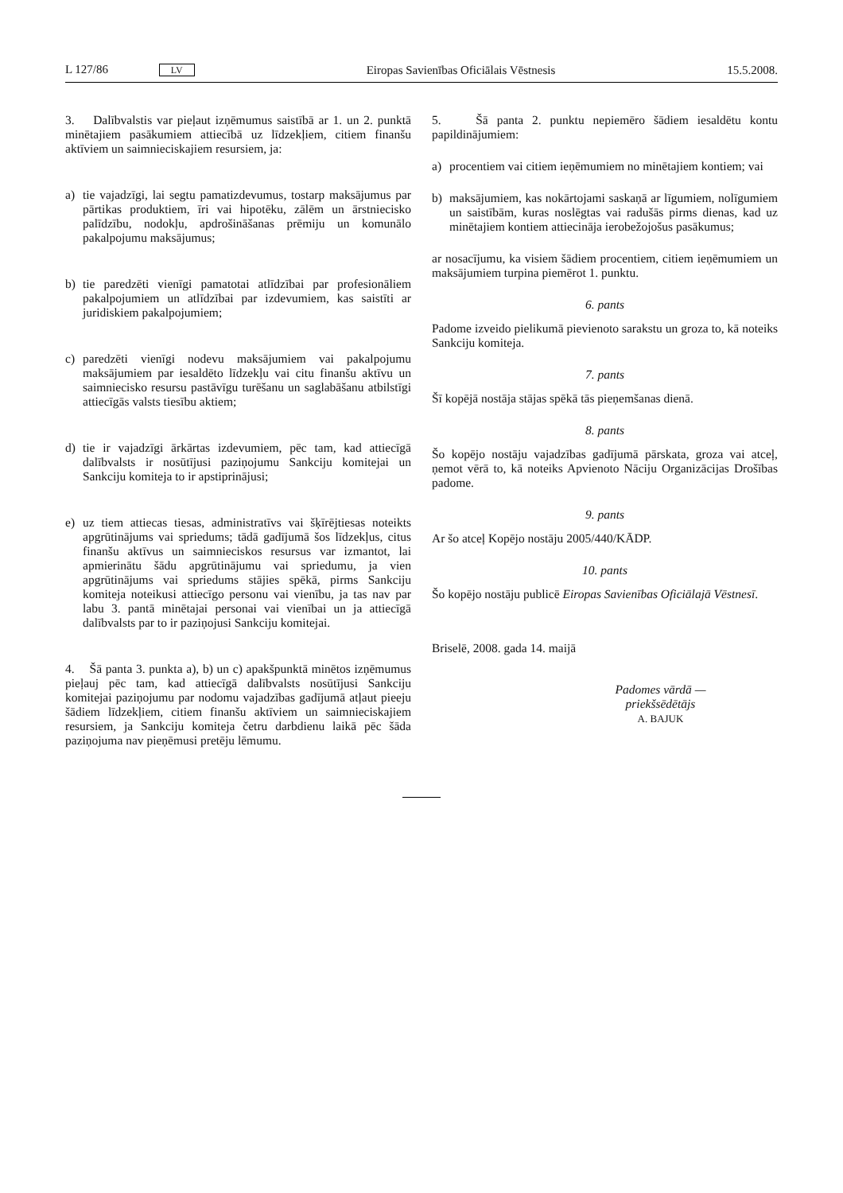L 127/86 LV Eiropas Savienības Oficiālais Vēstnesis 15.5.2008.
3. Dalībvalstis var pieļaut izņēmumus saistībā ar 1. un 2. punktā minētajiem pasākumiem attiecībā uz līdzekļiem, citiem finanšu aktīviem un saimnieciskajiem resursiem, ja:
a) tie vajadzīgi, lai segtu pamatizdevumus, tostarp maksājumus par pārtikas produktiem, īri vai hipotēku, zālēm un ārstniecisko palīdzību, nodokļu, apdrošināšanas prēmiju un komunālo pakalpojumu maksājumus;
b) tie paredzēti vienīgi pamatotai atlīdzībai par profesionāliem pakalpojumiem un atlīdzībai par izdevumiem, kas saistīti ar juridiskiem pakalpojumiem;
c) paredzēti vienīgi nodevu maksājumiem vai pakalpojumu maksājumiem par iesaldēto līdzekļu vai citu finanšu aktīvu un saimniecisko resursu pastāvīgu turēšanu un saglabāšanu atbilstīgi attiecīgās valsts tiesību aktiem;
d) tie ir vajadzīgi ārkārtas izdevumiem, pēc tam, kad attiecīgā dalībvalsts ir nosūtījusi paziņojumu Sankciju komitejai un Sankciju komiteja to ir apstiprinājusi;
e) uz tiem attiecas tiesas, administratīvs vai šķīrējtiesas noteikts apgrūtinājums vai spriedums; tādā gadījumā šos līdzekļus, citus finanšu aktīvus un saimnieciskos resursus var izmantot, lai apmierinātu šādu apgrūtinājumu vai spriedumu, ja vien apgrūtinājums vai spriedums stājies spēkā, pirms Sankciju komiteja noteikusi attiecīgo personu vai vienību, ja tas nav par labu 3. pantā minētajai personai vai vienībai un ja attiecīgā dalībvalsts par to ir paziņojusi Sankciju komitejai.
4. Šā panta 3. punkta a), b) un c) apakšpunktā minētos izņēmumus pieļauj pēc tam, kad attiecīgā dalībvalsts nosūtījusi Sankciju komitejai paziņojumu par nodomu vajadzības gadījumā atļaut pieeju šādiem līdzekļiem, citiem finanšu aktīviem un saimnieciskajiem resursiem, ja Sankciju komiteja četru darbdienu laikā pēc šāda paziņojuma nav pieņēmusi pretēju lēmumu.
5. Šā panta 2. punktu nepiemēro šādiem iesaldētu kontu papildinājumiem:
a) procentiem vai citiem ieņēmumiem no minētajiem kontiem; vai
b) maksājumiem, kas nokārtojami saskaņā ar līgumiem, nolīgumiem un saistībām, kuras noslēgtas vai radušās pirms dienas, kad uz minētajiem kontiem attiecināja ierobežojošus pasākumus;
ar nosacījumu, ka visiem šādiem procentiem, citiem ieņēmumiem un maksājumiem turpina piemērot 1. punktu.
6. pants
Padome izveido pielikumā pievienoto sarakstu un groza to, kā noteiks Sankciju komiteja.
7. pants
Šī kopējā nostāja stājas spēkā tās pieņemšanas dienā.
8. pants
Šo kopējo nostāju vajadzības gadījumā pārskata, groza vai atceļ, ņemot vērā to, kā noteiks Apvienoto Nāciju Organizācijas Drošības padome.
9. pants
Ar šo atceļ Kopējo nostāju 2005/440/KĀDP.
10. pants
Šo kopējo nostāju publicē Eiropas Savienības Oficiālajā Vēstnesī.
Briselē, 2008. gada 14. maijā
Padomes vārdā —
priekšsēdētājs
A. BAJUK